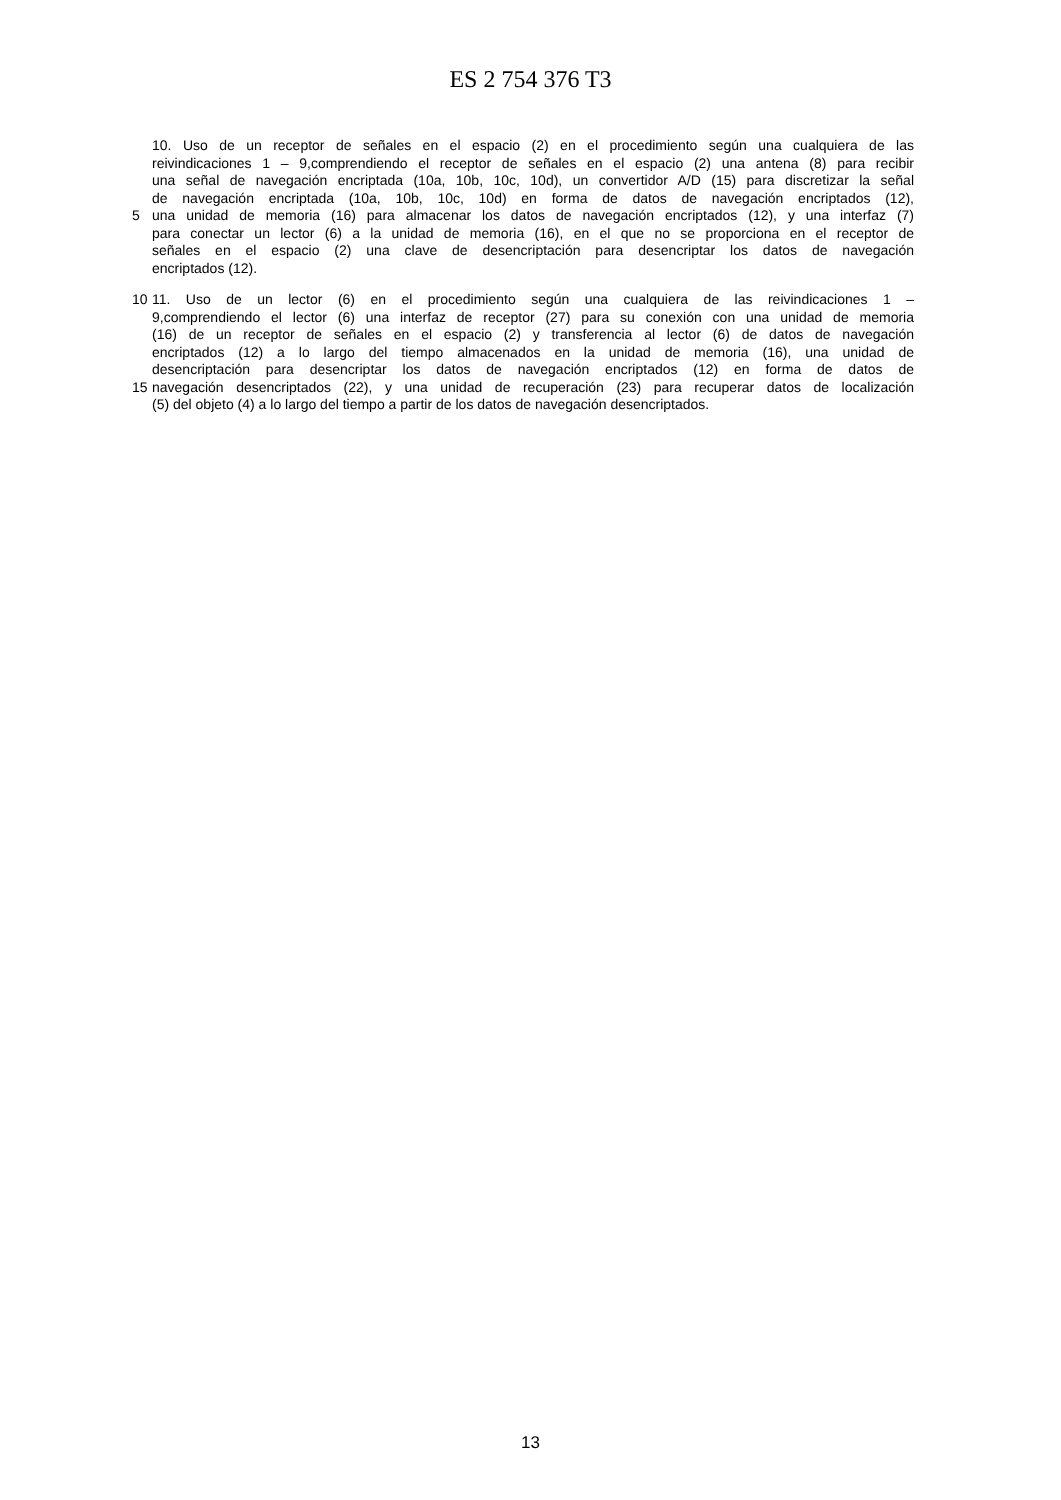ES 2 754 376 T3
10. Uso de un receptor de señales en el espacio (2) en el procedimiento según una cualquiera de las
reivindicaciones 1 – 9,comprendiendo el receptor de señales en el espacio (2) una antena (8) para recibir
una señal de navegación encriptada (10a, 10b, 10c, 10d), un convertidor A/D (15) para discretizar la señal
de navegación encriptada (10a, 10b, 10c, 10d) en forma de datos de navegación encriptados (12),
5 una unidad de memoria (16) para almacenar los datos de navegación encriptados (12), y una interfaz (7)
para conectar un lector (6) a la unidad de memoria (16), en el que no se proporciona en el receptor de
señales en el espacio (2) una clave de desencriptación para desencriptar los datos de navegación
encriptados (12).
10 11. Uso de un lector (6) en el procedimiento según una cualquiera de las reivindicaciones 1 –
9,comprendiendo el lector (6) una interfaz de receptor (27) para su conexión con una unidad de memoria
(16) de un receptor de señales en el espacio (2) y transferencia al lector (6) de datos de navegación
encriptados (12) a lo largo del tiempo almacenados en la unidad de memoria (16), una unidad de
desencriptación para desencriptar los datos de navegación encriptados (12) en forma de datos de
15 navegación desencriptados (22), y una unidad de recuperación (23) para recuperar datos de localización
(5) del objeto (4) a lo largo del tiempo a partir de los datos de navegación desencriptados.
13